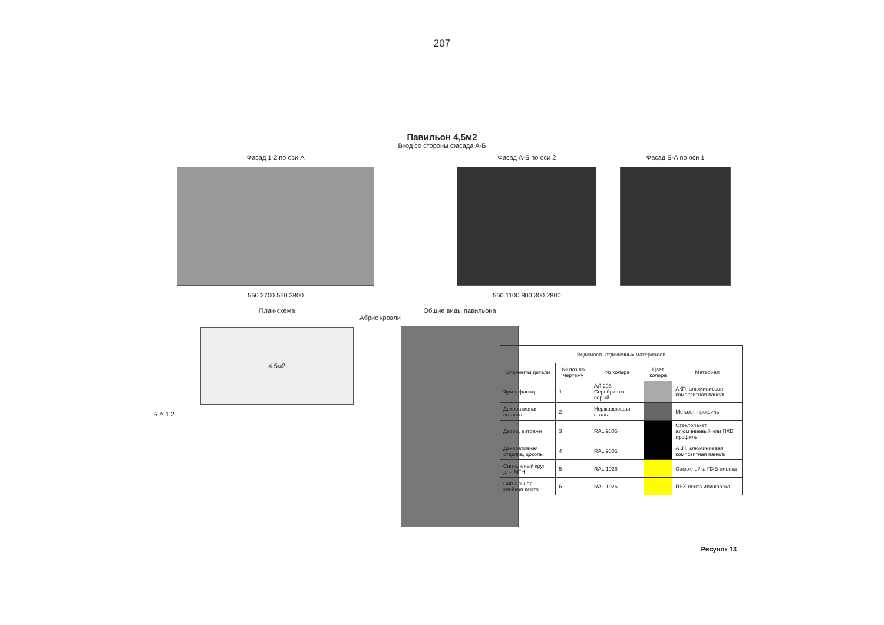207
Павильон 4,5м2
Вход со стороны фасада А-Б
Фасад 1-2 по оси А
550 2700 550 3800
Фасад А-Б по оси 2
550 1100 800 300 2800
Фасад Б-А по оси 1
План-схема
Абрис кровли
4,5м2
Б А 1 2
Общие виды павильона
| Ведомость отделочных материалов | | | | |
| --- | --- | --- | --- | --- |
| Элементы детали | № поз по чертежу | № колера | Цвет колера | Материал |
| Фриз, фасад | 1 | АЛ 203 Серебристо-серый | | АКП, алюминиевая композитная панель |
| Декоративная вставка | 2 | Нержавеющая сталь | | Металл. профиль |
| Двери, витражи | 3 | RAL 9005 | | Стеклопакет, алюминиевый или ПХВ профиль |
| Декоративная отделка, цоколь | 4 | RAL 9005 | | АКП, алюминиевая композитная панель |
| Сигнальный круг для МГН | 5 | RAL 1026 | | Самоклейка ПХВ пленка |
| Сигнальная клейкая лента | 6 | RAL 1026 | | ПВХ лента или краска |
Рисунок 13